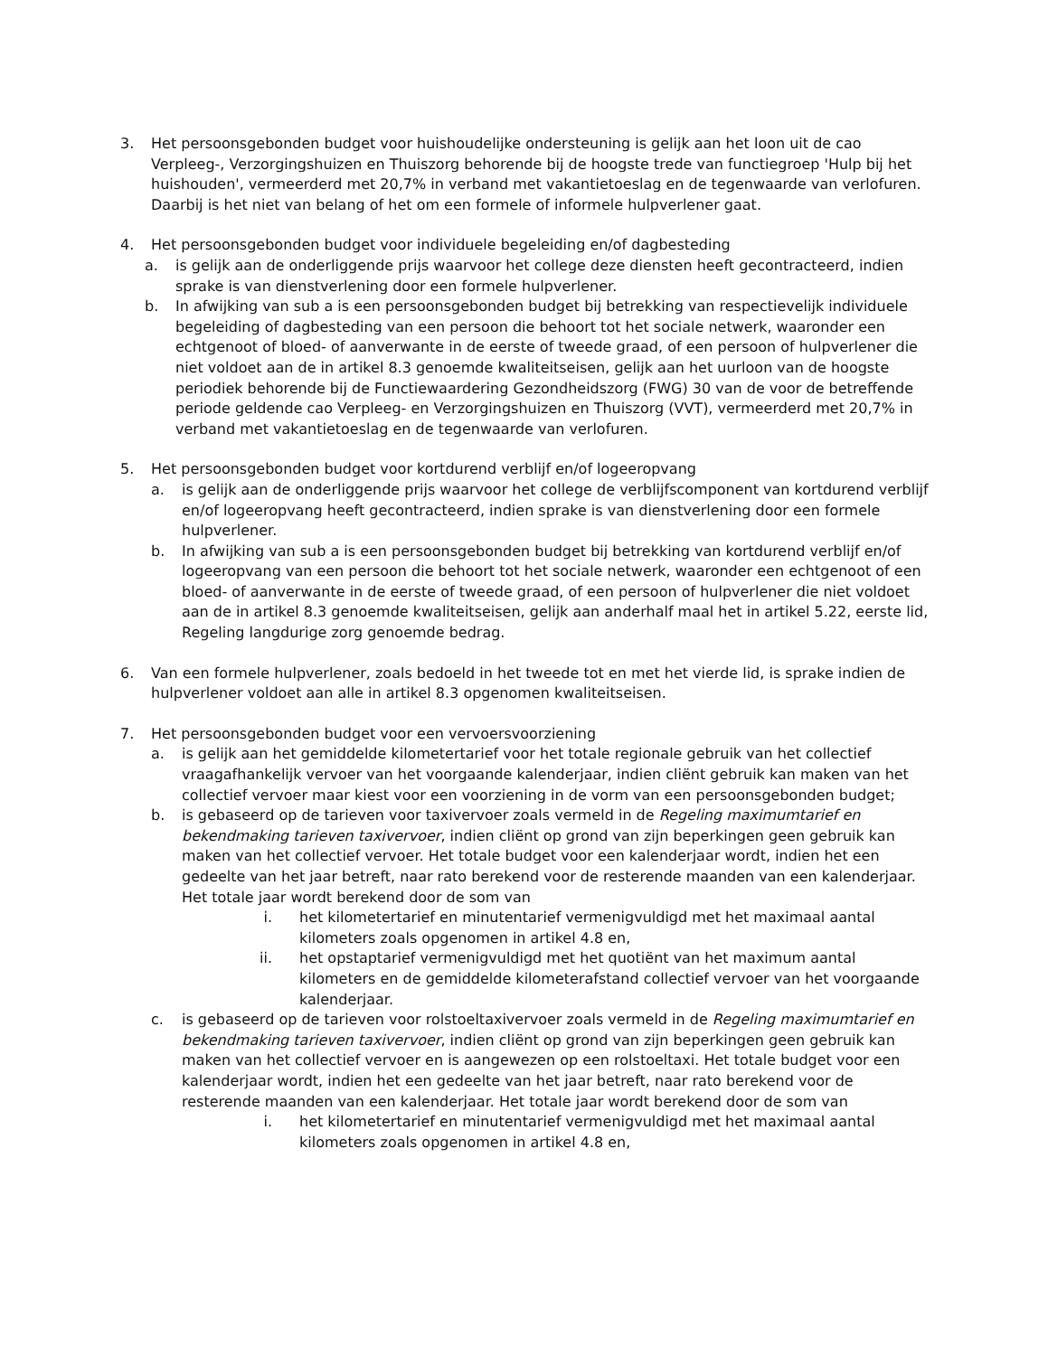3. Het persoonsgebonden budget voor huishoudelijke ondersteuning is gelijk aan het loon uit de cao Verpleeg-, Verzorgingshuizen en Thuiszorg behorende bij de hoogste trede van functiegroep 'Hulp bij het huishouden', vermeerderd met 20,7% in verband met vakantietoeslag en de tegenwaarde van verlofuren. Daarbij is het niet van belang of het om een formele of informele hulpverlener gaat.
4. Het persoonsgebonden budget voor individuele begeleiding en/of dagbesteding
a. is gelijk aan de onderliggende prijs waarvoor het college deze diensten heeft gecontracteerd, indien sprake is van dienstverlening door een formele hulpverlener.
b. In afwijking van sub a is een persoonsgebonden budget bij betrekking van respectievelijk individuele begeleiding of dagbesteding van een persoon die behoort tot het sociale netwerk, waaronder een echtgenoot of bloed- of aanverwante in de eerste of tweede graad, of een persoon of hulpverlener die niet voldoet aan de in artikel 8.3 genoemde kwaliteitseisen, gelijk aan het uurloon van de hoogste periodiek behorende bij de Functiewaardering Gezondheidszorg (FWG) 30 van de voor de betreffende periode geldende cao Verpleeg- en Verzorgingshuizen en Thuiszorg (VVT), vermeerderd met 20,7% in verband met vakantietoeslag en de tegenwaarde van verlofuren.
5. Het persoonsgebonden budget voor kortdurend verblijf en/of logeeropvang
a. is gelijk aan de onderliggende prijs waarvoor het college de verblijfscomponent van kortdurend verblijf en/of logeeropvang heeft gecontracteerd, indien sprake is van dienstverlening door een formele hulpverlener.
b. In afwijking van sub a is een persoonsgebonden budget bij betrekking van kortdurend verblijf en/of logeeropvang van een persoon die behoort tot het sociale netwerk, waaronder een echtgenoot of een bloed- of aanverwante in de eerste of tweede graad, of een persoon of hulpverlener die niet voldoet aan de in artikel 8.3 genoemde kwaliteitseisen, gelijk aan anderhalf maal het in artikel 5.22, eerste lid, Regeling langdurige zorg genoemde bedrag.
6. Van een formele hulpverlener, zoals bedoeld in het tweede tot en met het vierde lid, is sprake indien de hulpverlener voldoet aan alle in artikel 8.3 opgenomen kwaliteitseisen.
7. Het persoonsgebonden budget voor een vervoersvoorziening
a. is gelijk aan het gemiddelde kilometertarief voor het totale regionale gebruik van het collectief vraagafhankelijk vervoer van het voorgaande kalenderjaar, indien cliënt gebruik kan maken van het collectief vervoer maar kiest voor een voorziening in de vorm van een persoonsgebonden budget;
b. is gebaseerd op de tarieven voor taxivervoer zoals vermeld in de Regeling maximumtarief en bekendmaking tarieven taxivervoer, indien cliënt op grond van zijn beperkingen geen gebruik kan maken van het collectief vervoer. Het totale budget voor een kalenderjaar wordt, indien het een gedeelte van het jaar betreft, naar rato berekend voor de resterende maanden van een kalenderjaar. Het totale jaar wordt berekend door de som van
i. het kilometertarief en minutentarief vermenigvuldigd met het maximaal aantal kilometers zoals opgenomen in artikel 4.8 en,
ii. het opstaptarief vermenigvuldigd met het quotiënt van het maximum aantal kilometers en de gemiddelde kilometerafstand collectief vervoer van het voorgaande kalenderjaar.
c. is gebaseerd op de tarieven voor rolstoeltaxivervoer zoals vermeld in de Regeling maximumtarief en bekendmaking tarieven taxivervoer, indien cliënt op grond van zijn beperkingen geen gebruik kan maken van het collectief vervoer en is aangewezen op een rolstoeltaxi. Het totale budget voor een kalenderjaar wordt, indien het een gedeelte van het jaar betreft, naar rato berekend voor de resterende maanden van een kalenderjaar. Het totale jaar wordt berekend door de som van
i. het kilometertarief en minutentarief vermenigvuldigd met het maximaal aantal kilometers zoals opgenomen in artikel 4.8 en,